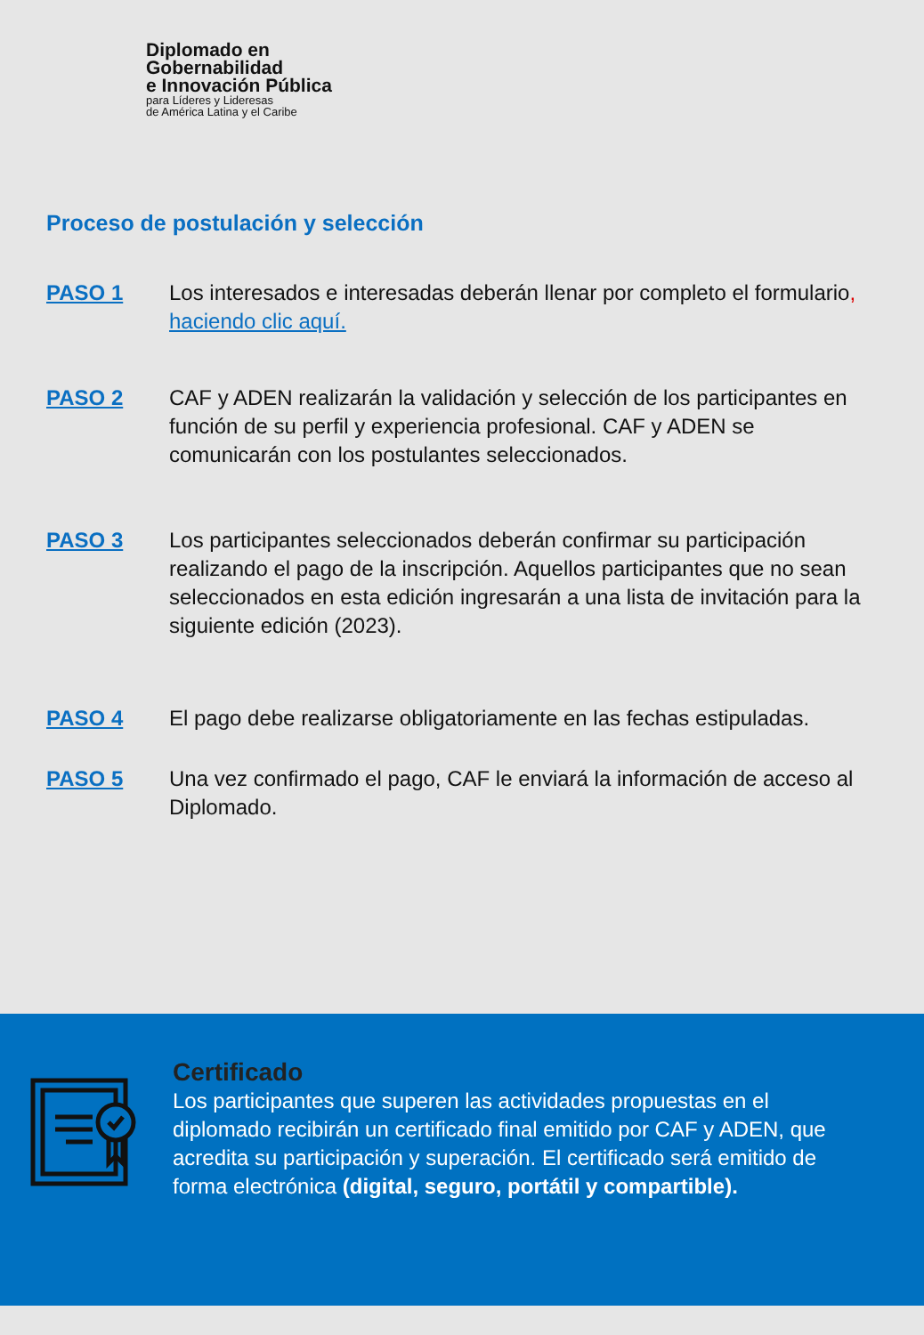Diplomado en
Gobernabilidad
e Innovación Pública
para Líderes y Lideresas
de América Latina y el Caribe
Proceso de postulación y selección
PASO 1 Los interesados e interesadas deberán llenar por completo el formulario, haciendo clic aquí.
PASO 2 CAF y ADEN realizarán la validación y selección de los participantes en función de su perfil y experiencia profesional. CAF y ADEN se comunicarán con los postulantes seleccionados.
PASO 3 Los participantes seleccionados deberán confirmar su participación realizando el pago de la inscripción. Aquellos participantes que no sean seleccionados en esta edición ingresarán a una lista de invitación para la siguiente edición (2023).
PASO 4 El pago debe realizarse obligatoriamente en las fechas estipuladas.
PASO 5 Una vez confirmado el pago, CAF le enviará la información de acceso al Diplomado.
Certificado
Los participantes que superen las actividades propuestas en el diplomado recibirán un certificado final emitido por CAF y ADEN, que acredita su participación y superación. El certificado será emitido de forma electrónica (digital, seguro, portátil y compartible).